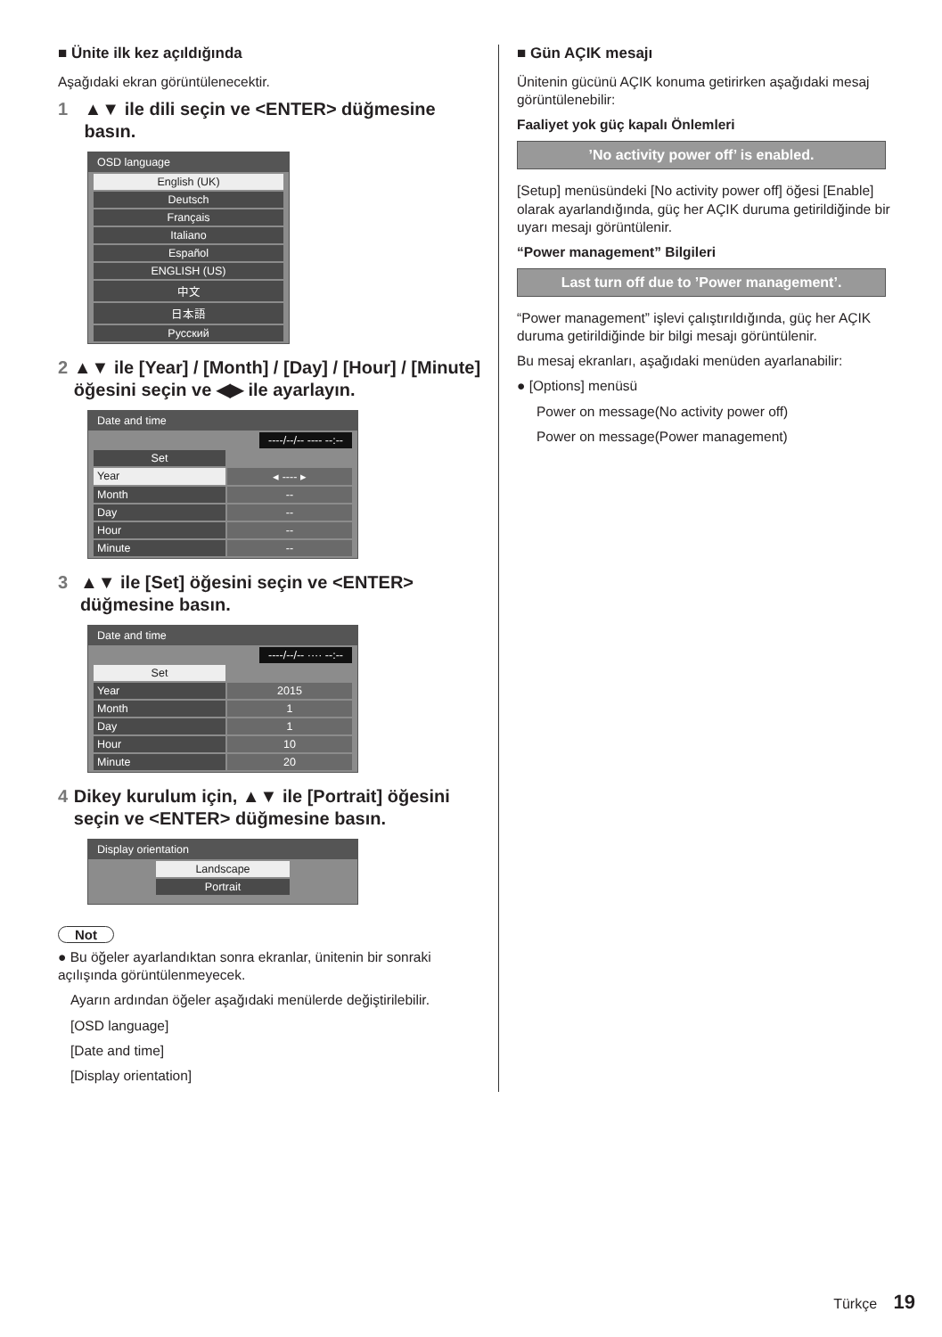■ Ünite ilk kez açıldığında
Aşağıdaki ekran görüntülenecektir.
1 ▲▼ ile dili seçin ve <ENTER> düğmesine basın.
OSD language
English (UK)
Deutsch
Français
Italiano
Español
ENGLISH (US)
中文
日本語
Русский
2 ▲▼ ile [Year] / [Month] / [Day] / [Hour] / [Minute] öğesini seçin ve ◀▶ ile ayarlayın.
Date and time
----/--/-- ---- --:--
Set
Year ◂ ---- ▸
Month --
Day --
Hour --
Minute --
3 ▲▼ ile [Set] öğesini seçin ve <ENTER> düğmesine basın.
Date and time
----/--/-- ···· --:--
Set
Year 2015
Month 1
Day 1
Hour 10
Minute 20
4 Dikey kurulum için, ▲▼ ile [Portrait] öğesini seçin ve <ENTER> düğmesine basın.
Display orientation
Landscape
Portrait
Not
● Bu öğeler ayarlandıktan sonra ekranlar, ünitenin bir sonraki açılışında görüntülenmeyecek.
Ayarın ardından öğeler aşağıdaki menülerde değiştirilebilir.
[OSD language]
[Date and time]
[Display orientation]
■ Gün AÇIK mesajı
Ünitenin gücünü AÇIK konuma getirirken aşağıdaki mesaj görüntülenebilir:
Faaliyet yok güç kapalı Önlemleri
’No activity power off’ is enabled.
[Setup] menüsündeki [No activity power off] öğesi [Enable] olarak ayarlandığında, güç her AÇIK duruma getirildiğinde bir uyarı mesajı görüntülenir.
“Power management” Bilgileri
Last turn off due to ’Power management’.
“Power management” işlevi çalıştırıldığında, güç her AÇIK duruma getirildiğinde bir bilgi mesajı görüntülenir.
Bu mesaj ekranları, aşağıdaki menüden ayarlanabilir:
● [Options] menüsü
Power on message(No activity power off)
Power on message(Power management)
Türkçe 19